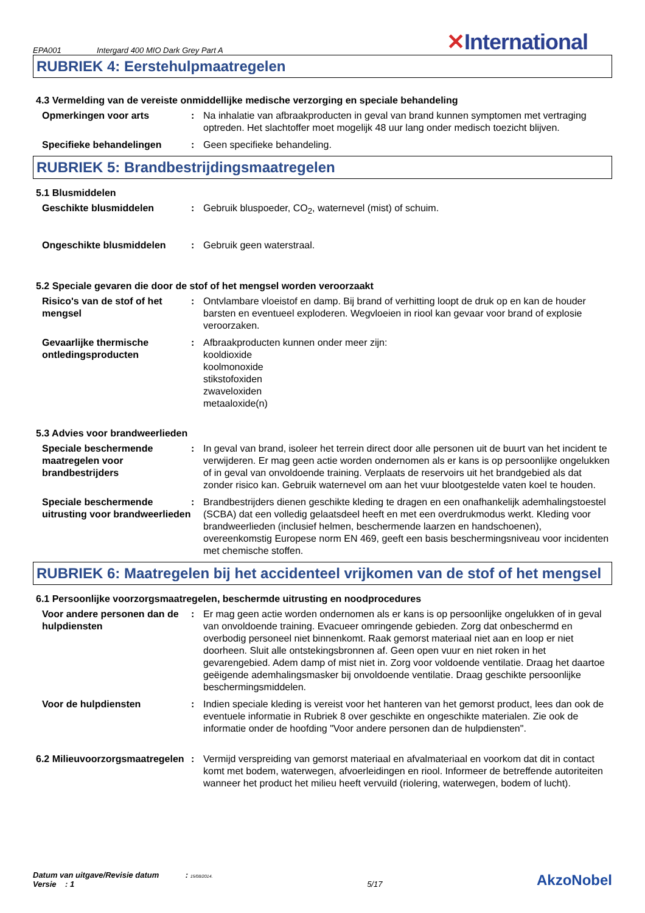EPA001
Intergard 400 MIO Dark Grey Part A
✕International
RUBRIEK 4: Eerstehulpmaatregelen
4.3 Vermelding van de vereiste onmiddellijke medische verzorging en speciale behandeling
Opmerkingen voor arts : Na inhalatie van afbraakproducten in geval van brand kunnen symptomen met vertraging optreden. Het slachtoffer moet mogelijk 48 uur lang onder medisch toezicht blijven.
Specifieke behandelingen : Geen specifieke behandeling.
RUBRIEK 5: Brandbestrijdingsmaatregelen
5.1 Blusmiddelen
Geschikte blusmiddelen : Gebruik bluspoeder, CO<sub>2</sub>, waternevel (mist) of schuim.
Ongeschikte blusmiddelen : Gebruik geen waterstraal.
5.2 Speciale gevaren die door de stof of het mengsel worden veroorzaakt
Risico's van de stof of het mengsel
: Ontvlambare vloeistof en damp. Bij brand of verhitting loopt de druk op en kan de houder barsten en eventueel exploderen. Wegvloeien in riool kan gevaar voor brand of explosie veroorzaken.
Gevaarlijke thermische ontledingsproducten
: Afbraakproducten kunnen onder meer zijn:
kooldioxide
koolmonoxide
stikstofoxiden
zwaveloxiden
metaaloxide(n)
5.3 Advies voor brandweerlieden
Speciale beschermende maatregelen voor brandbestrijders
: In geval van brand, isoleer het terrein direct door alle personen uit de buurt van het incident te verwijderen. Er mag geen actie worden ondernomen als er kans is op persoonlijke ongelukken of in geval van onvoldoende training. Verplaats de reservoirs uit het brandgebied als dat zonder risico kan. Gebruik waternevel om aan het vuur blootgestelde vaten koel te houden.
Speciale beschermende uitrusting voor brandweerlieden
: Brandbestrijders dienen geschikte kleding te dragen en een onafhankelijk ademhalingstoestel (SCBA) dat een volledig gelaatsdeel heeft en met een overdrukmodus werkt. Kleding voor brandweerlieden (inclusief helmen, beschermende laarzen en handschoenen), overeenkomstig Europese norm EN 469, geeft een basis beschermingsniveau voor incidenten met chemische stoffen.
RUBRIEK 6: Maatregelen bij het accidenteel vrijkomen van de stof of het mengsel
6.1 Persoonlijke voorzorgsmaatregelen, beschermde uitrusting en noodprocedures
Voor andere personen dan de hulpdiensten
: Er mag geen actie worden ondernomen als er kans is op persoonlijke ongelukken of in geval van onvoldoende training. Evacueer omringende gebieden. Zorg dat onbeschermd en overbodig personeel niet binnenkomt. Raak gemorst materiaal niet aan en loop er niet doorheen. Sluit alle ontstekingsbronnen af. Geen open vuur en niet roken in het gevarengebied. Adem damp of mist niet in. Zorg voor voldoende ventilatie. Draag het daartoe geëigende ademhalingsmasker bij onvoldoende ventilatie. Draag geschikte persoonlijke beschermingsmiddelen.
Voor de hulpdiensten : Indien speciale kleding is vereist voor het hanteren van het gemorst product, lees dan ook de eventuele informatie in Rubriek 8 over geschikte en ongeschikte materialen. Zie ook de informatie onder de hoofding "Voor andere personen dan de hulpdiensten".
6.2 Milieuvoorzorgsmaatregelen
: Vermijd verspreiding van gemorst materiaal en afvalmateriaal en voorkom dat dit in contact komt met bodem, waterwegen, afvoerleidingen en riool. Informeer de betreffende autoriteiten wanneer het product het milieu heeft vervuild (riolering, waterwegen, bodem of lucht).
Datum van uitgave/Revisie datum : 15/08/2014.
Versie : 1
5/17
AkzoNobel